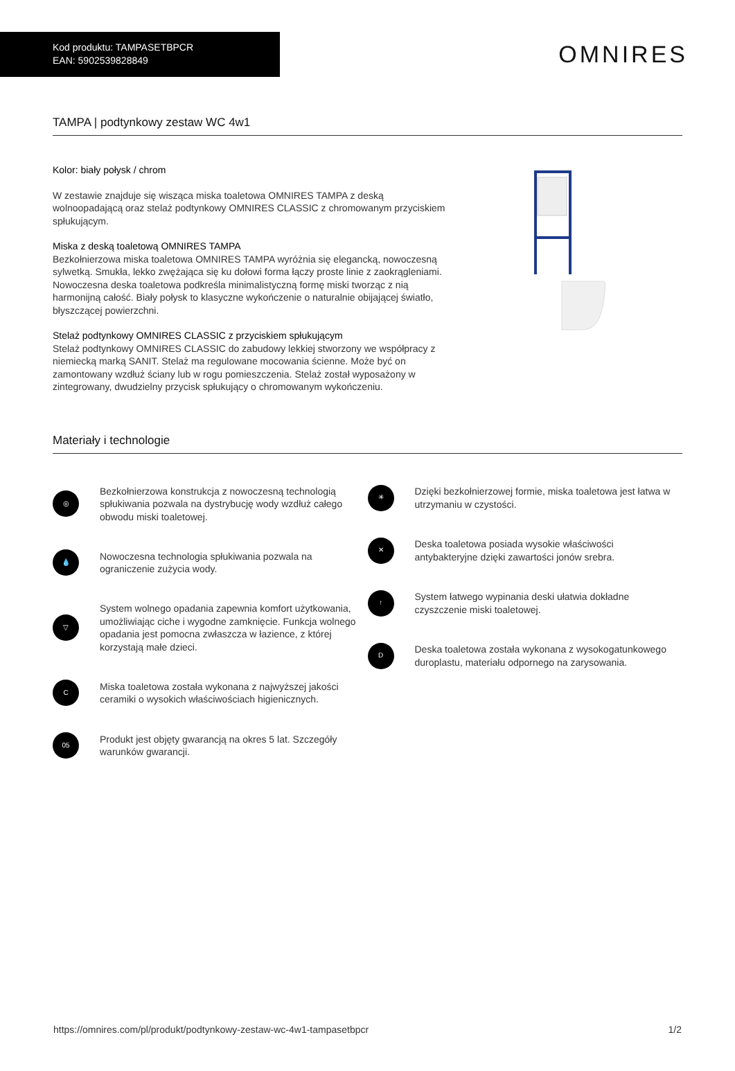Kod produktu: TAMPASETBPCR
EAN: 5902539828849
OMNIRES
TAMPA | podtynkowy zestaw WC 4w1
Kolor: biały połysk / chrom
W zestawie znajduje się wisząca miska toaletowa OMNIRES TAMPA z deską wolnoopadającą oraz stelaż podtynkowy OMNIRES CLASSIC z chromowanym przyciskiem spłukującym.
Miska z deską toaletową OMNIRES TAMPA
Bezkołnierzowa miska toaletowa OMNIRES TAMPA wyróżnia się elegancką, nowoczesną sylwetką. Smukła, lekko zwężająca się ku dołowi forma łączy proste linie z zaokrągleniami. Nowoczesna deska toaletowa podkreśla minimalistyczną formę miski tworząc z nią harmonijną całość. Biały połysk to klasyczne wykończenie o naturalnie obijającej światło, błyszczącej powierzchni.
Stelaż podtynkowy OMNIRES CLASSIC z przyciskiem spłukującym
Stelaż podtynkowy OMNIRES CLASSIC do zabudowy lekkiej stworzony we współpracy z niemiecką marką SANIT. Stelaż ma regulowane mocowania ścienne. Może być on zamontowany wzdłuż ściany lub w rogu pomieszczenia. Stelaż został wyposażony w zintegrowany, dwudzielny przycisk spłukujący o chromowanym wykończeniu.
Materiały i technologie
◎
Bezkołnierzowa konstrukcja z nowoczesną technologią spłukiwania pozwala na dystrybucję wody wzdłuż całego obwodu miski toaletowej.
💧
Nowoczesna technologia spłukiwania pozwala na ograniczenie zużycia wody.
▽
System wolnego opadania zapewnia komfort użytkowania, umożliwiając ciche i wygodne zamknięcie. Funkcja wolnego opadania jest pomocna zwłaszcza w łazience, z której korzystają małe dzieci.
C
Miska toaletowa została wykonana z najwyższej jakości ceramiki o wysokich właściwościach higienicznych.
05
Produkt jest objęty gwarancją na okres 5 lat. Szczegóły warunków gwarancji.
✳
Dzięki bezkołnierzowej formie, miska toaletowa jest łatwa w utrzymaniu w czystości.
✕
Deska toaletowa posiada wysokie właściwości antybakteryjne dzięki zawartości jonów srebra.
↑
System łatwego wypinania deski ułatwia dokładne czyszczenie miski toaletowej.
D
Deska toaletowa została wykonana z wysokogatunkowego duroplastu, materiału odpornego na zarysowania.
https://omnires.com/pl/produkt/podtynkowy-zestaw-wc-4w1-tampasetbpcr 1/2